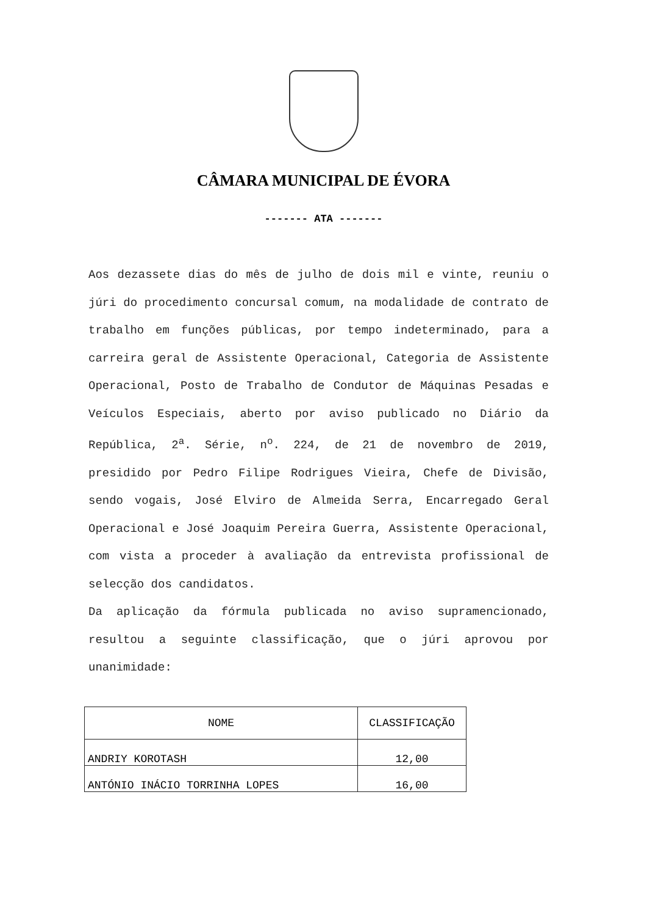CÂMARA MUNICIPAL DE ÉVORA
------- ATA -------
Aos dezassete dias do mês de julho de dois mil e vinte, reuniu o júri do procedimento concursal comum, na modalidade de contrato de trabalho em funções públicas, por tempo indeterminado, para a carreira geral de Assistente Operacional, Categoria de Assistente Operacional, Posto de Trabalho de Condutor de Máquinas Pesadas e Veículos Especiais, aberto por aviso publicado no Diário da República, 2<sup>a</sup>. Série, n<sup>o</sup>. 224, de 21 de novembro de 2019, presidido por Pedro Filipe Rodrigues Vieira, Chefe de Divisão, sendo vogais, José Elviro de Almeida Serra, Encarregado Geral Operacional e José Joaquim Pereira Guerra, Assistente Operacional, com vista a proceder à avaliação da entrevista profissional de selecção dos candidatos.
Da aplicação da fórmula publicada no aviso supramencionado, resultou a seguinte classificação, que o júri aprovou por unanimidade:
| NOME | CLASSIFICAÇÃO |
| --- | --- |
| ANDRIY KOROTASH | 12,00 |
| ANTÓNIO INÁCIO TORRINHA LOPES | 16,00 |